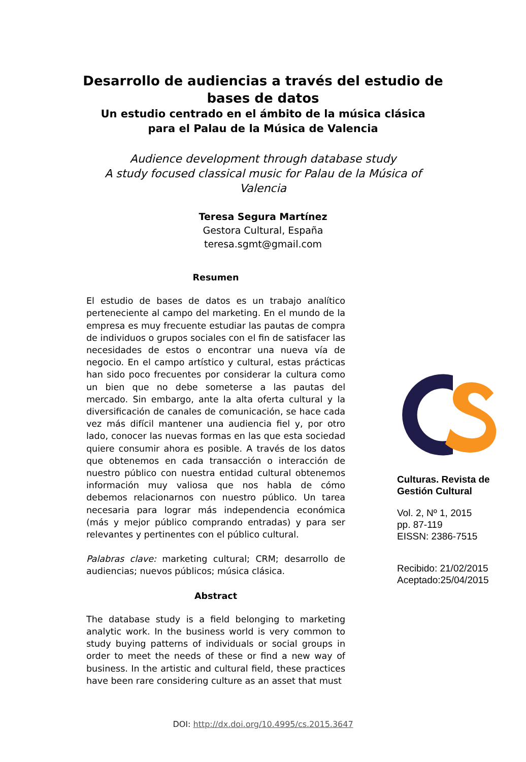Desarrollo de audiencias a través del estudio de
bases de datos
Un estudio centrado en el ámbito de la música clásica
para el Palau de la Música de Valencia
Audience development through database study
A study focused classical music for Palau de la Música of
Valencia
Teresa Segura Martínez
Gestora Cultural, España
teresa.sgmt@gmail.com
Resumen
El estudio de bases de datos es un trabajo analítico perteneciente al campo del marketing. En el mundo de la empresa es muy frecuente estudiar las pautas de compra de individuos o grupos sociales con el fin de satisfacer las necesidades de estos o encontrar una nueva vía de negocio. En el campo artístico y cultural, estas prácticas han sido poco frecuentes por considerar la cultura como un bien que no debe someterse a las pautas del mercado. Sin embargo, ante la alta oferta cultural y la diversificación de canales de comunicación, se hace cada vez más difícil mantener una audiencia fiel y, por otro lado, conocer las nuevas formas en las que esta sociedad quiere consumir ahora es posible. A través de los datos que obtenemos en cada transacción o interacción de nuestro público con nuestra entidad cultural obtenemos información muy valiosa que nos habla de cómo debemos relacionarnos con nuestro público. Un tarea necesaria para lograr más independencia económica (más y mejor público comprando entradas) y para ser relevantes y pertinentes con el público cultural.
Palabras clave: marketing cultural; CRM; desarrollo de audiencias; nuevos públicos; música clásica.
Abstract
The database study is a field belonging to marketing analytic work. In the business world is very common to study buying patterns of individuals or social groups in order to meet the needs of these or find a new way of business. In the artistic and cultural field, these practices have been rare considering culture as an asset that must
Culturas. Revista de Gestión Cultural
Vol. 2, Nº 1, 2015
pp. 87-119
EISSN: 2386-7515
Recibido: 21/02/2015
Aceptado:25/04/2015
DOI: http://dx.doi.org/10.4995/cs.2015.3647